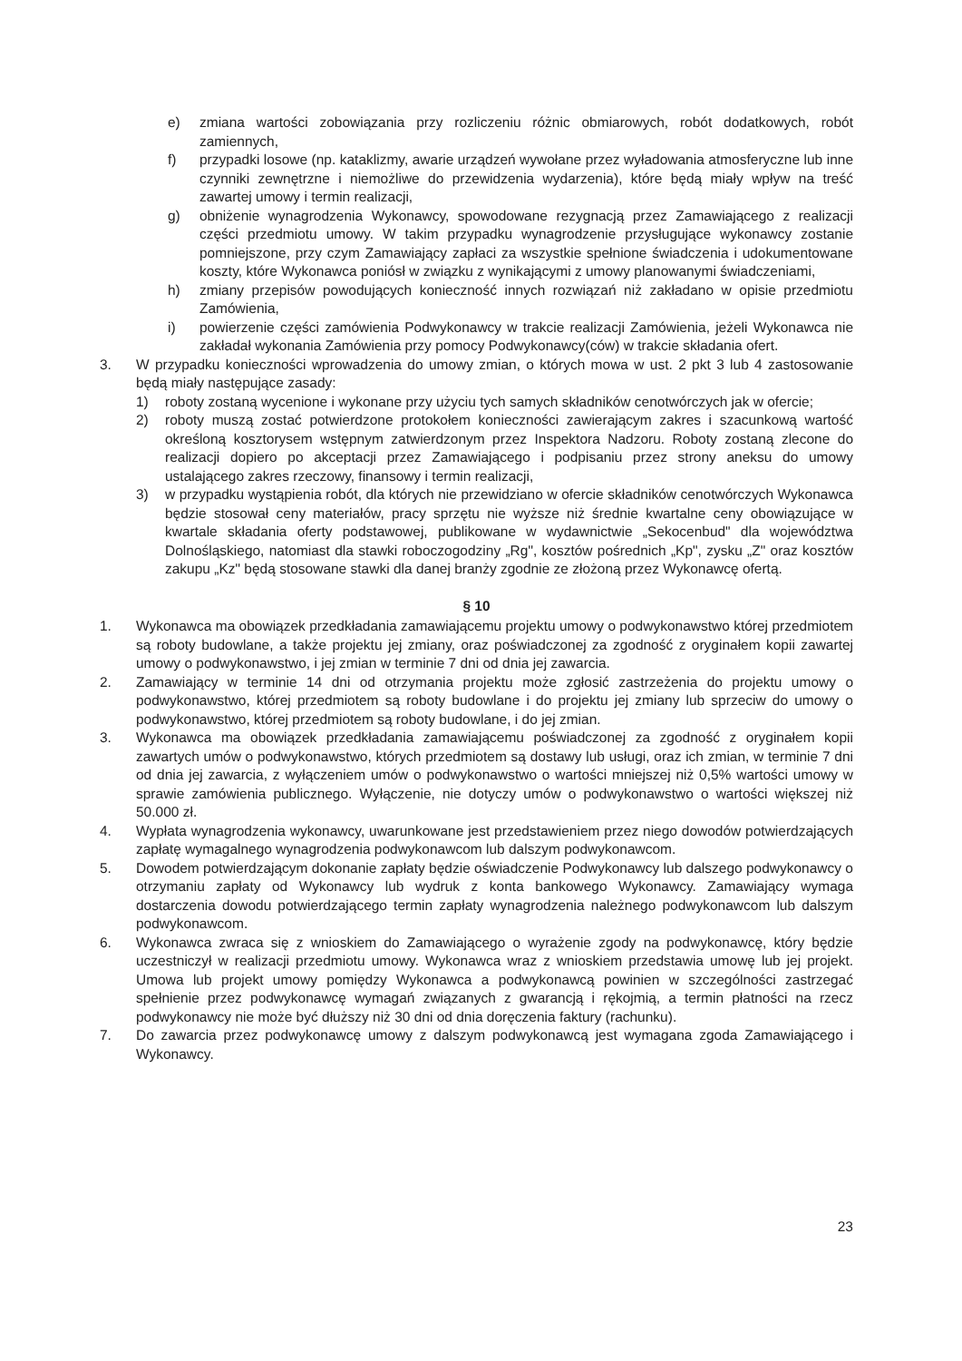e) zmiana wartości zobowiązania przy rozliczeniu różnic obmiarowych, robót dodatkowych, robót zamiennych,
f) przypadki losowe (np. kataklizmy, awarie urządzeń wywołane przez wyładowania atmosferyczne lub inne czynniki zewnętrzne i niemożliwe do przewidzenia wydarzenia), które będą miały wpływ na treść zawartej umowy i termin realizacji,
g) obniżenie wynagrodzenia Wykonawcy, spowodowane rezygnacją przez Zamawiającego z realizacji części przedmiotu umowy. W takim przypadku wynagrodzenie przysługujące wykonawcy zostanie pomniejszone, przy czym Zamawiający zapłaci za wszystkie spełnione świadczenia i udokumentowane koszty, które Wykonawca poniósł w związku z wynikającymi z umowy planowanymi świadczeniami,
h) zmiany przepisów powodujących konieczność innych rozwiązań niż zakładano w opisie przedmiotu Zamówienia,
i) powierzenie części zamówienia Podwykonawcy w trakcie realizacji Zamówienia, jeżeli Wykonawca nie zakładał wykonania Zamówienia przy pomocy Podwykonawcy(ców) w trakcie składania ofert.
3. W przypadku konieczności wprowadzenia do umowy zmian, o których mowa w ust. 2 pkt 3 lub 4 zastosowanie będą miały następujące zasady:
1) roboty zostaną wycenione i wykonane przy użyciu tych samych składników cenotwórczych jak w ofercie;
2) roboty muszą zostać potwierdzone protokołem konieczności zawierającym zakres i szacunkową wartość określoną kosztorysem wstępnym zatwierdzonym przez Inspektora Nadzoru. Roboty zostaną zlecone do realizacji dopiero po akceptacji przez Zamawiającego i podpisaniu przez strony aneksu do umowy ustalającego zakres rzeczowy, finansowy i termin realizacji,
3) w przypadku wystąpienia robót, dla których nie przewidziano w ofercie składników cenotwórczych Wykonawca będzie stosował ceny materiałów, pracy sprzętu nie wyższe niż średnie kwartalne ceny obowiązujące w kwartale składania oferty podstawowej, publikowane w wydawnictwie „Sekocenbud" dla województwa Dolnośląskiego, natomiast dla stawki roboczogodziny „Rg", kosztów pośrednich „Kp", zysku „Z" oraz kosztów zakupu „Kz" będą stosowane stawki dla danej branży zgodnie ze złożoną przez Wykonawcę ofertą.
§ 10
1. Wykonawca ma obowiązek przedkładania zamawiającemu projektu umowy o podwykonawstwo której przedmiotem są roboty budowlane, a także projektu jej zmiany, oraz poświadczonej za zgodność z oryginałem kopii zawartej umowy o podwykonawstwo, i jej zmian w terminie 7 dni od dnia jej zawarcia.
2. Zamawiający w terminie 14 dni od otrzymania projektu może zgłosić zastrzeżenia do projektu umowy o podwykonawstwo, której przedmiotem są roboty budowlane i do projektu jej zmiany lub sprzeciw do umowy o podwykonawstwo, której przedmiotem są roboty budowlane, i do jej zmian.
3. Wykonawca ma obowiązek przedkładania zamawiającemu poświadczonej za zgodność z oryginałem kopii zawartych umów o podwykonawstwo, których przedmiotem są dostawy lub usługi, oraz ich zmian, w terminie 7 dni od dnia jej zawarcia, z wyłączeniem umów o podwykonawstwo o wartości mniejszej niż 0,5% wartości umowy w sprawie zamówienia publicznego. Wyłączenie, nie dotyczy umów o podwykonawstwo o wartości większej niż 50.000 zł.
4. Wypłata wynagrodzenia wykonawcy, uwarunkowane jest przedstawieniem przez niego dowodów potwierdzających zapłatę wymagalnego wynagrodzenia podwykonawcom lub dalszym podwykonawcom.
5. Dowodem potwierdzającym dokonanie zapłaty będzie oświadczenie Podwykonawcy lub dalszego podwykonawcy o otrzymaniu zapłaty od Wykonawcy lub wydruk z konta bankowego Wykonawcy. Zamawiający wymaga dostarczenia dowodu potwierdzającego termin zapłaty wynagrodzenia należnego podwykonawcom lub dalszym podwykonawcom.
6. Wykonawca zwraca się z wnioskiem do Zamawiającego o wyrażenie zgody na podwykonawcę, który będzie uczestniczył w realizacji przedmiotu umowy. Wykonawca wraz z wnioskiem przedstawia umowę lub jej projekt. Umowa lub projekt umowy pomiędzy Wykonawca a podwykonawcą powinien w szczególności zastrzegać spełnienie przez podwykonawcę wymagań związanych z gwarancją i rękojmią, a termin płatności na rzecz podwykonawcy nie może być dłuższy niż 30 dni od dnia doręczenia faktury (rachunku).
7. Do zawarcia przez podwykonawcę umowy z dalszym podwykonawcą jest wymagana zgoda Zamawiającego i Wykonawcy.
23